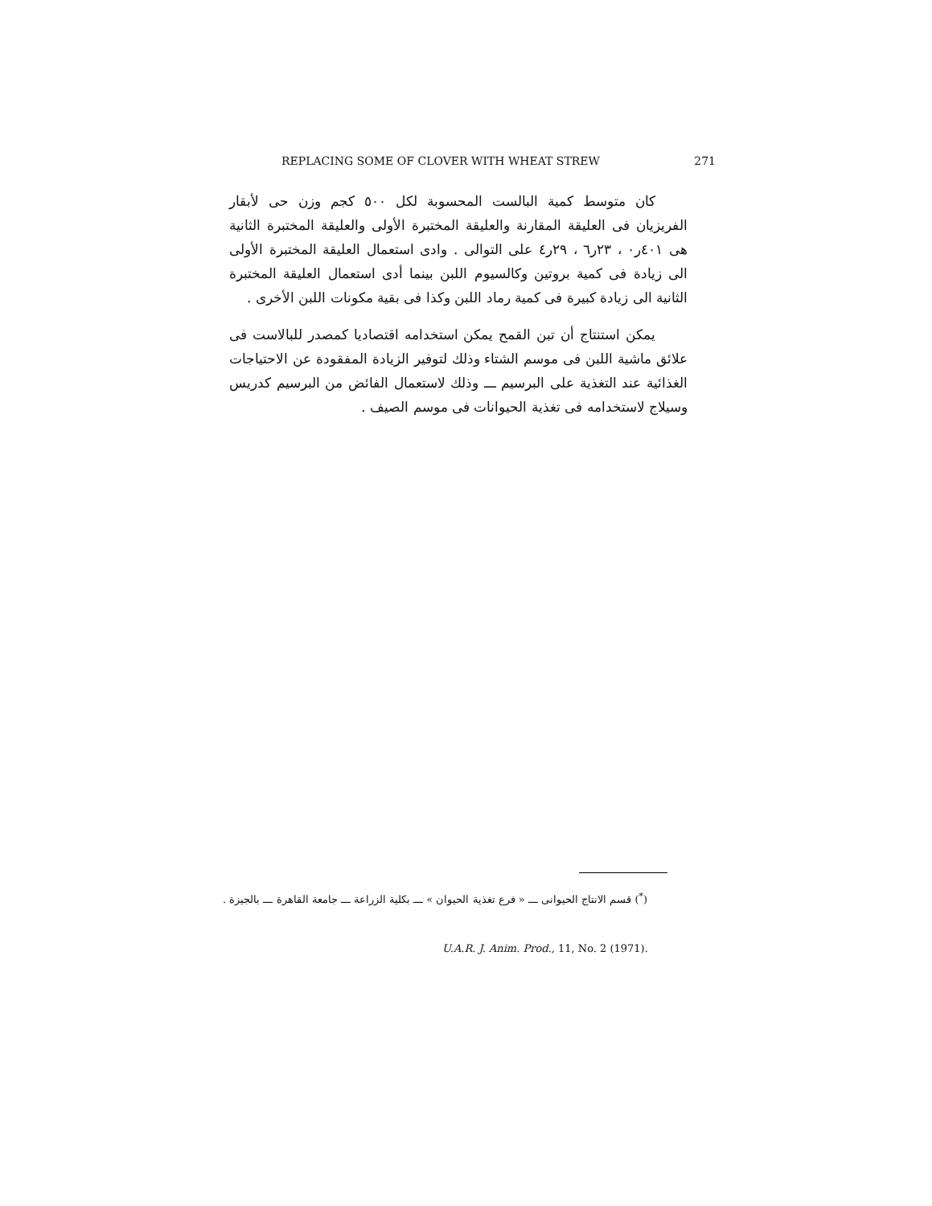REPLACING SOME OF CLOVER WITH WHEAT STREW 271
كان متوسط كمية البالست المحسوبة لكل ٥٠٠ كجم وزن حى لأبقار الفريزيان فى العليقة المقارنة والعليقة المختبرة الأولى والعليقة المختبرة الثانية هى ٤٠١ر٠ ، ٢٣ر٦ ، ٢٩ر٤ على التوالى . وادى استعمال العليقة المختبرة الأولى الى زيادة فى كمية بروتين وكالسيوم اللبن بينما أدى استعمال العليقة المختبرة الثانية الى زيادة كبيرة فى كمية رماد اللبن وكذا فى بقية مكونات اللبن الأخرى .
يمكن استنتاج أن تبن القمح يمكن استخدامه اقتصاديا كمصدر للبالاست فى علائق ماشية اللبن فى موسم الشتاء وذلك لتوفير الزيادة المفقودة عن الاحتياجات الغذائية عند التغذية على البرسيم ـــ وذلك لاستعمال الفائض من البرسيم كدريس وسيلاج لاستخدامه فى تغذية الحيوانات فى موسم الصيف .
(<sup>*</sup>) قسم الانتاج الحيوانى ـــ « فرع تغذية الحيوان » ـــ بكلية الزراعة ـــ جامعة القاهرة ـــ بالجيزة .
U.A.R. J. Anim. Prod., 11, No. 2 (1971).